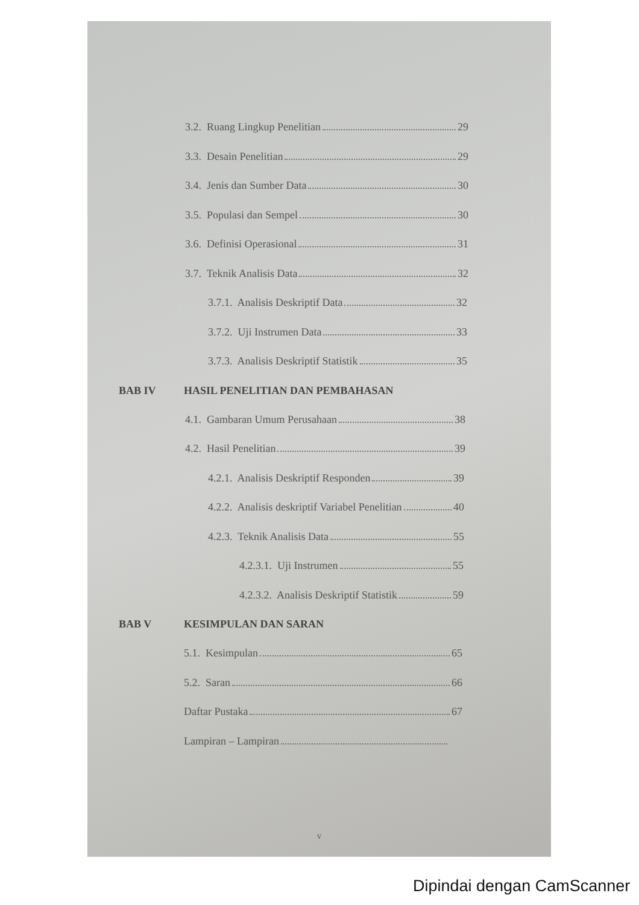3.2. Ruang Lingkup Penelitian 29
3.3. Desain Penelitian 29
3.4. Jenis dan Sumber Data 30
3.5. Populasi dan Sempel 30
3.6. Definisi Operasional 31
3.7. Teknik Analisis Data 32
3.7.1. Analisis Deskriptif Data 32
3.7.2. Uji Instrumen Data 33
3.7.3. Analisis Deskriptif Statistik 35
BAB IV HASIL PENELITIAN DAN PEMBAHASAN
4.1. Gambaran Umum Perusahaan 38
4.2. Hasil Penelitian 39
4.2.1. Analisis Deskriptif Responden 39
4.2.2. Analisis deskriptif Variabel Penelitian 40
4.2.3. Teknik Analisis Data 55
4.2.3.1. Uji Instrumen 55
4.2.3.2. Analisis Deskriptif Statistik 59
BAB V KESIMPULAN DAN SARAN
5.1. Kesimpulan 65
5.2. Saran 66
Daftar Pustaka 67
Lampiran – Lampiran
v
Dipindai dengan CamScanner